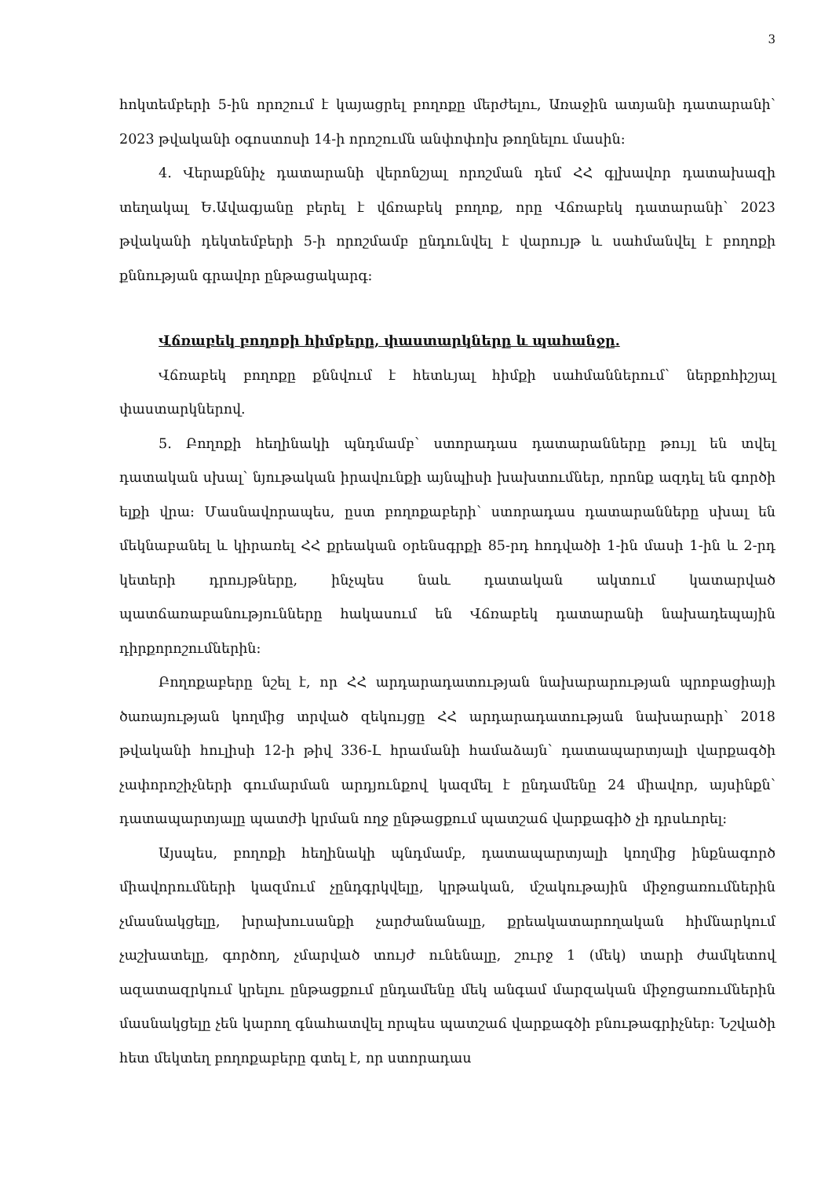3
հոկտեմբերի 5-ին որոշում է կայացրել բողոքը մերժելու, Առաջին ատյանի դատարանի՝ 2023 թվականի օգոստոսի 14-ի որոշումն անփոփոխ թողնելու մասին:
4. Վերաքննիչ դատարանի վերոնշյալ որոշման դեմ ՀՀ գլխավոր դատախազի տեղակալ Ե.Ավագյանը բերել է վճռաբեկ բողոք, որը Վճռաբեկ դատարանի՝ 2023 թվականի դեկտեմբերի 5-ի որոշմամբ ընդունվել է վարույթ և սահմանվել է բողոքի քննության գրավոր ընթացակարգ:
Վճռաբեկ բողոքի հիմքերը, փաստարկները և պահանջը.
Վճռաբեկ բողոքը քննվում է հետևյալ հիմքի սահմաններում՝ ներքոհիշյալ փաստարկներով.
5. Բողոքի հեղինակի պնդմամբ՝ ստորադաս դատարանները թույլ են տվել դատական սխալ՝ նյութական իրավունքի այնպիսի խախտումներ, որոնք ազդել են գործի ելքի վրա: Մասնավորապես, ըստ բողոքաբերի՝ ստորադաս դատարանները սխալ են մեկնաբանել և կիրառել ՀՀ քրեական օրենսգրքի 85-րդ հոդվածի 1-ին մասի 1-ին և 2-րդ կետերի դրույթները, ինչպես նաև դատական ակտում կատարված պատճառաբանությունները հակասում են Վճռաբեկ դատարանի նախադեպային դիրքորոշումներին:
Բողոքաբերը նշել է, որ ՀՀ արդարադատության նախարարության պրոբացիայի ծառայության կողմից տրված զեկույցը ՀՀ արդարադատության նախարարի՝ 2018 թվականի հուլիսի 12-ի թիվ 336-Լ հրամանի համաձայն՝ դատապարտյալի վարքագծի չափորոշիչների գումարման արդյունքով կազմել է ընդամենը 24 միավոր, այսինքն՝ դատապարտյալը պատժի կրման ողջ ընթացքում պատշաճ վարքագիծ չի դրսևորել:
Այսպես, բողոքի հեղինակի պնդմամբ, դատապարտյալի կողմից ինքնագործ միավորումների կազմում չընդգրկվելը, կրթական, մշակութային միջոցառումներին չմասնակցելը, խրախուսանքի չարժանանալը, քրեակատարողական հիմնարկում չաշխատելը, գործող, չմարված տույժ ունենալը, շուրջ 1 (մեկ) տարի ժամկետով ազատազրկում կրելու ընթացքում ընդամենը մեկ անգամ մարզական միջոցառումներին մասնակցելը չեն կարող գնահատվել որպես պատշաճ վարքագծի բնութագրիչներ: Նշվածի հետ մեկտեղ բողոքաբերը գտել է, որ ստորադաս